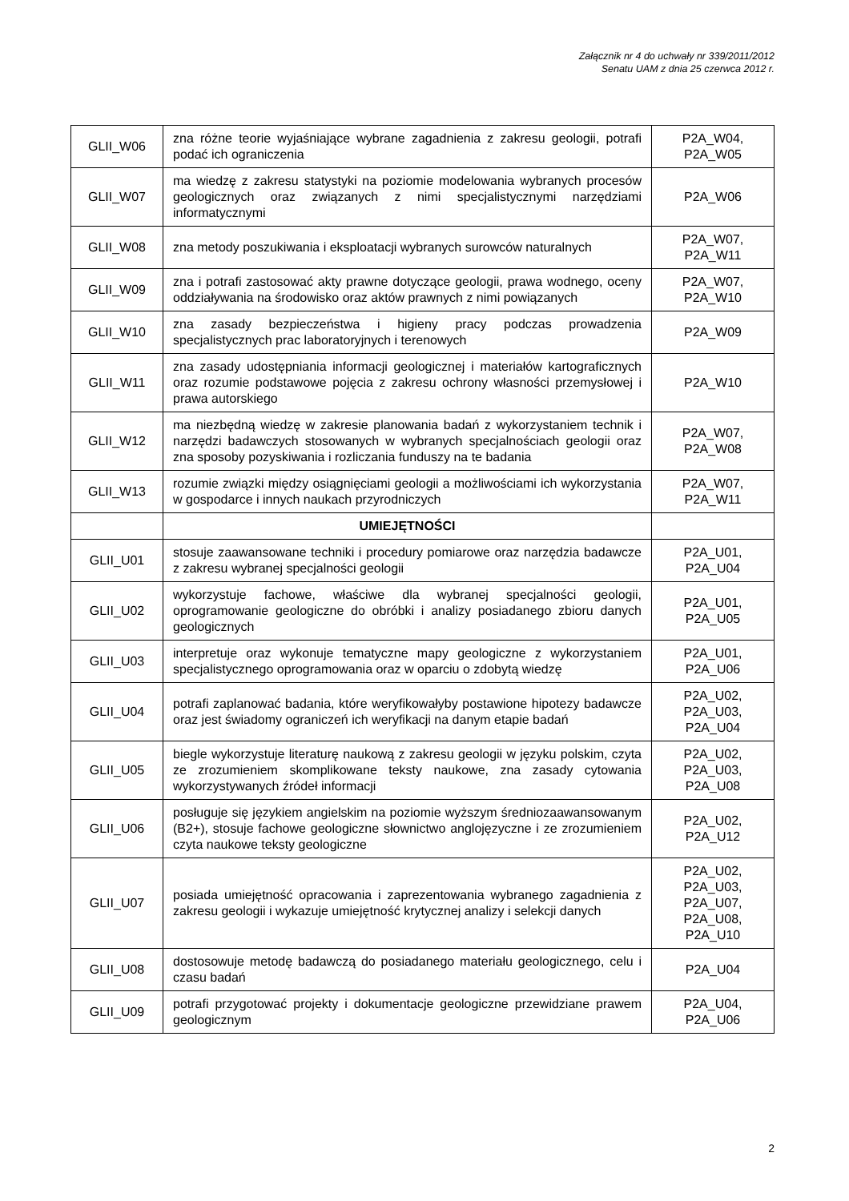Załącznik nr 4 do uchwały nr 339/2011/2012
Senatu UAM z dnia 25 czerwca 2012 r.
| GLII_W06 | zna różne teorie wyjaśniające wybrane zagadnienia z zakresu geologii, potrafi podać ich ograniczenia | P2A_W04, P2A_W05 |
| GLII_W07 | ma wiedzę z zakresu statystyki na poziomie modelowania wybranych procesów geologicznych oraz związanych z nimi specjalistycznymi narzędziami informatycznymi | P2A_W06 |
| GLII_W08 | zna metody poszukiwania i eksploatacji wybranych surowców naturalnych | P2A_W07, P2A_W11 |
| GLII_W09 | zna i potrafi zastosować akty prawne dotyczące geologii, prawa wodnego, oceny oddziaływania na środowisko oraz aktów prawnych z nimi powiązanych | P2A_W07, P2A_W10 |
| GLII_W10 | zna zasady bezpieczeństwa i higieny pracy podczas prowadzenia specjalistycznych prac laboratoryjnych i terenowych | P2A_W09 |
| GLII_W11 | zna zasady udostępniania informacji geologicznej i materiałów kartograficznych oraz rozumie podstawowe pojęcia z zakresu ochrony własności przemysłowej i prawa autorskiego | P2A_W10 |
| GLII_W12 | ma niezbędną wiedzę w zakresie planowania badań z wykorzystaniem technik i narzędzi badawczych stosowanych w wybranych specjalnościach geologii oraz zna sposoby pozyskiwania i rozliczania funduszy na te badania | P2A_W07, P2A_W08 |
| GLII_W13 | rozumie związki między osiągnięciami geologii a możliwościami ich wykorzystania w gospodarce i innych naukach przyrodniczych | P2A_W07, P2A_W11 |
| | UMIEJĘTNOŚCI | |
| GLII_U01 | stosuje zaawansowane techniki i procedury pomiarowe oraz narzędzia badawcze z zakresu wybranej specjalności geologii | P2A_U01, P2A_U04 |
| GLII_U02 | wykorzystuje fachowe, właściwe dla wybranej specjalności geologii, oprogramowanie geologiczne do obróbki i analizy posiadanego zbioru danych geologicznych | P2A_U01, P2A_U05 |
| GLII_U03 | interpretuje oraz wykonuje tematyczne mapy geologiczne z wykorzystaniem specjalistycznego oprogramowania oraz w oparciu o zdobytą wiedzę | P2A_U01, P2A_U06 |
| GLII_U04 | potrafi zaplanować badania, które weryfikowałyby postawione hipotezy badawcze oraz jest świadomy ograniczeń ich weryfikacji na danym etapie badań | P2A_U02, P2A_U03, P2A_U04 |
| GLII_U05 | biegle wykorzystuje literaturę naukową z zakresu geologii w języku polskim, czyta ze zrozumieniem skomplikowane teksty naukowe, zna zasady cytowania wykorzystywanych źródeł informacji | P2A_U02, P2A_U03, P2A_U08 |
| GLII_U06 | posługuje się językiem angielskim na poziomie wyższym średniozaawansowanym (B2+), stosuje fachowe geologiczne słownictwo anglojęzyczne i ze zrozumieniem czyta naukowe teksty geologiczne | P2A_U02, P2A_U12 |
| GLII_U07 | posiada umiejętność opracowania i zaprezentowania wybranego zagadnienia z zakresu geologii i wykazuje umiejętność krytycznej analizy i selekcji danych | P2A_U02, P2A_U03, P2A_U07, P2A_U08, P2A_U10 |
| GLII_U08 | dostosowuje metodę badawczą do posiadanego materiału geologicznego, celu i czasu badań | P2A_U04 |
| GLII_U09 | potrafi przygotować projekty i dokumentacje geologiczne przewidziane prawem geologicznym | P2A_U04, P2A_U06 |
2